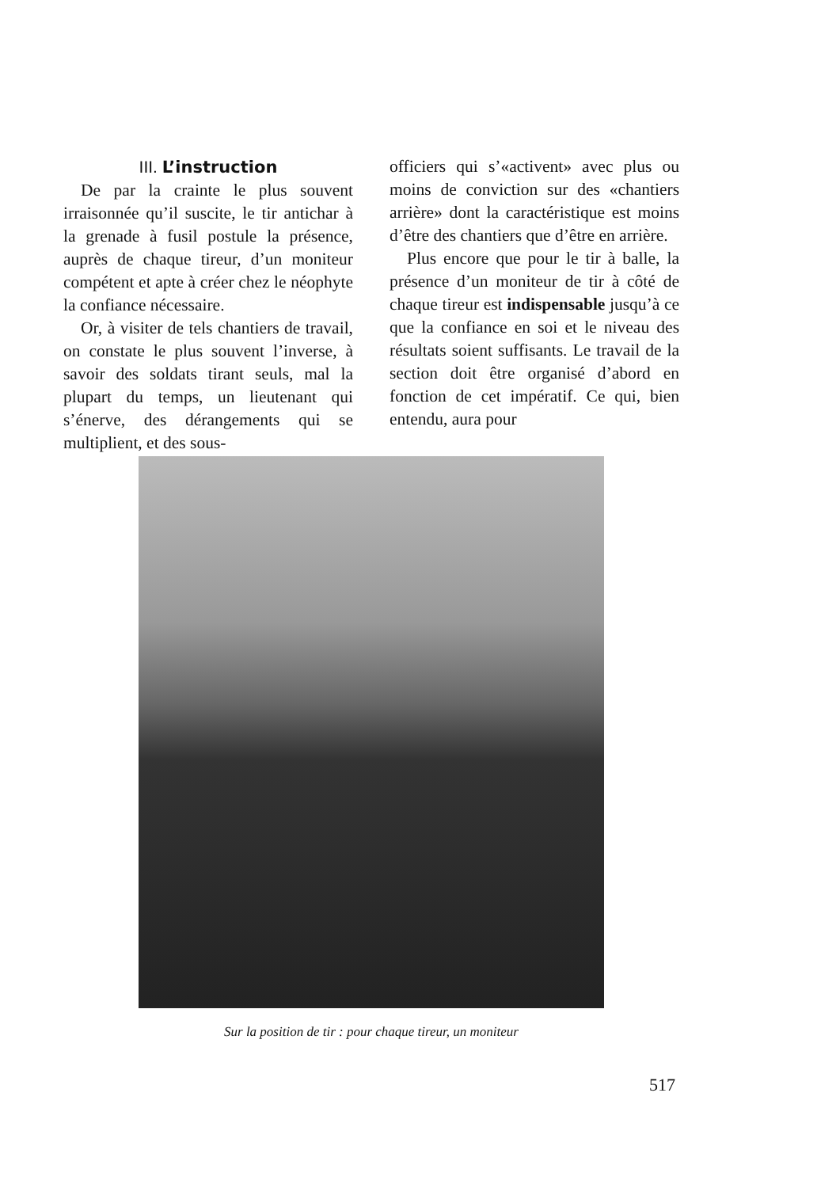III. L’instruction
De par la crainte le plus souvent irraisonnée qu’il suscite, le tir antichar à la grenade à fusil postule la présence, auprès de chaque tireur, d’un moniteur compétent et apte à créer chez le néophyte la confiance nécessaire.
Or, à visiter de tels chantiers de travail, on constate le plus souvent l’inverse, à savoir des soldats tirant seuls, mal la plupart du temps, un lieutenant qui s’énerve, des dérangements qui se multiplient, et des sous-
officiers qui s’«activent» avec plus ou moins de conviction sur des «chantiers arrière» dont la caractéristique est moins d’être des chantiers que d’être en arrière.
Plus encore que pour le tir à balle, la présence d’un moniteur de tir à côté de chaque tireur est indispensable jusqu’à ce que la confiance en soi et le niveau des résultats soient suffisants. Le travail de la section doit être organisé d’abord en fonction de cet impératif. Ce qui, bien entendu, aura pour
Sur la position de tir : pour chaque tireur, un moniteur
517